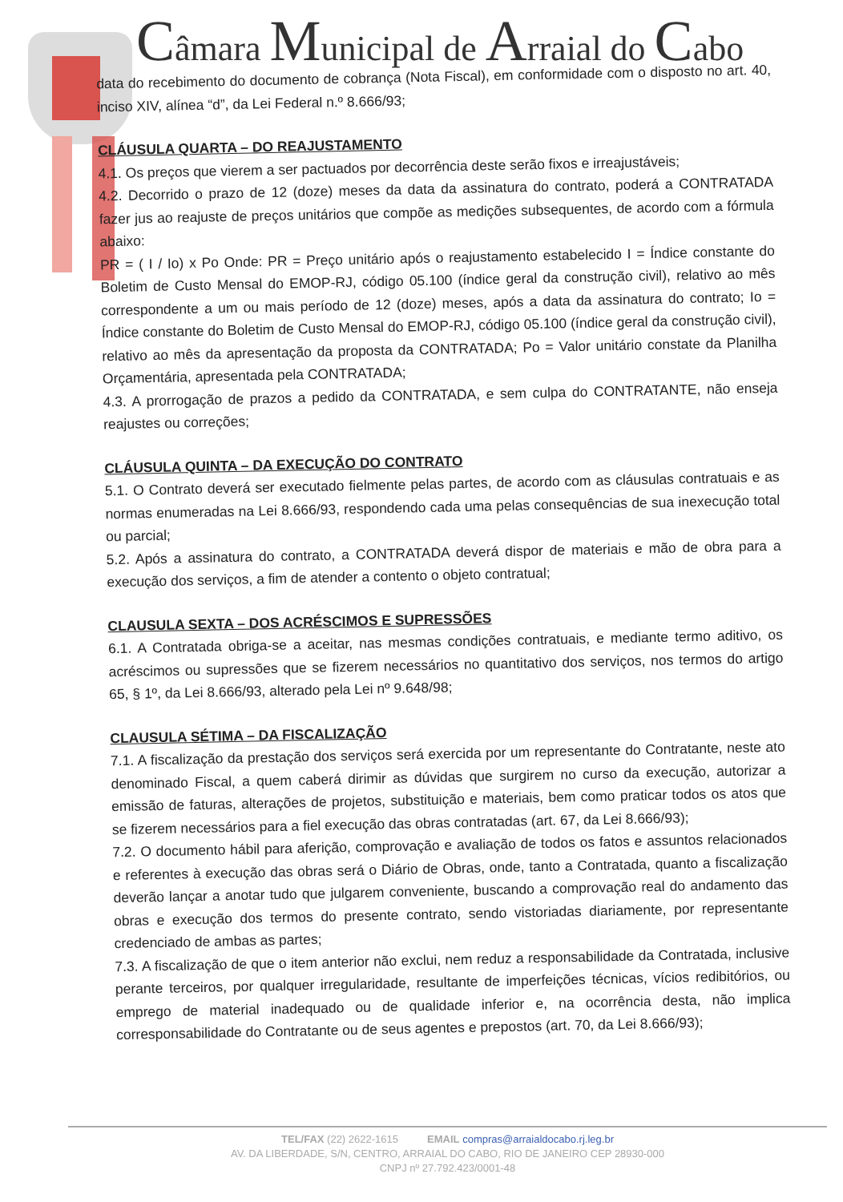Câmara Municipal de Arraial do Cabo
data do recebimento do documento de cobrança (Nota Fiscal), em conformidade com o disposto no art. 40, inciso XIV, alínea “d”, da Lei Federal n.º 8.666/93;
CLÁUSULA QUARTA – DO REAJUSTAMENTO
4.1. Os preços que vierem a ser pactuados por decorrência deste serão fixos e irreajustáveis;
4.2. Decorrido o prazo de 12 (doze) meses da data da assinatura do contrato, poderá a CONTRATADA fazer jus ao reajuste de preços unitários que compõe as medições subsequentes, de acordo com a fórmula abaixo:
PR = ( I / Io) x Po Onde: PR = Preço unitário após o reajustamento estabelecido I = Índice constante do Boletim de Custo Mensal do EMOP-RJ, código 05.100 (índice geral da construção civil), relativo ao mês correspondente a um ou mais período de 12 (doze) meses, após a data da assinatura do contrato; Io = Índice constante do Boletim de Custo Mensal do EMOP-RJ, código 05.100 (índice geral da construção civil), relativo ao mês da apresentação da proposta da CONTRATADA; Po = Valor unitário constate da Planilha Orçamentária, apresentada pela CONTRATADA;
4.3. A prorrogação de prazos a pedido da CONTRATADA, e sem culpa do CONTRATANTE, não enseja reajustes ou correções;
CLÁUSULA QUINTA – DA EXECUÇÃO DO CONTRATO
5.1. O Contrato deverá ser executado fielmente pelas partes, de acordo com as cláusulas contratuais e as normas enumeradas na Lei 8.666/93, respondendo cada uma pelas consequências de sua inexecução total ou parcial;
5.2. Após a assinatura do contrato, a CONTRATADA deverá dispor de materiais e mão de obra para a execução dos serviços, a fim de atender a contento o objeto contratual;
CLAUSULA SEXTA – DOS ACRÉSCIMOS E SUPRESSÕES
6.1. A Contratada obriga-se a aceitar, nas mesmas condições contratuais, e mediante termo aditivo, os acréscimos ou supressões que se fizerem necessários no quantitativo dos serviços, nos termos do artigo 65, § 1º, da Lei 8.666/93, alterado pela Lei nº 9.648/98;
CLAUSULA SÉTIMA – DA FISCALIZAÇÃO
7.1. A fiscalização da prestação dos serviços será exercida por um representante do Contratante, neste ato denominado Fiscal, a quem caberá dirimir as dúvidas que surgirem no curso da execução, autorizar a emissão de faturas, alterações de projetos, substituição e materiais, bem como praticar todos os atos que se fizerem necessários para a fiel execução das obras contratadas (art. 67, da Lei 8.666/93);
7.2. O documento hábil para aferição, comprovação e avaliação de todos os fatos e assuntos relacionados e referentes à execução das obras será o Diário de Obras, onde, tanto a Contratada, quanto a fiscalização deverão lançar a anotar tudo que julgarem conveniente, buscando a comprovação real do andamento das obras e execução dos termos do presente contrato, sendo vistoriadas diariamente, por representante credenciado de ambas as partes;
7.3. A fiscalização de que o item anterior não exclui, nem reduz a responsabilidade da Contratada, inclusive perante terceiros, por qualquer irregularidade, resultante de imperfeições técnicas, vícios redibitórios, ou emprego de material inadequado ou de qualidade inferior e, na ocorrência desta, não implica corresponsabilidade do Contratante ou de seus agentes e prepostos (art. 70, da Lei 8.666/93);
TEL/FAX (22) 2622-1615 EMAIL compras@arraialdocabo.rj.leg.br
AV. DA LIBERDADE, S/N, CENTRO, ARRAIAL DO CABO, RIO DE JANEIRO CEP 28930-000
CNPJ nº 27.792.423/0001-48